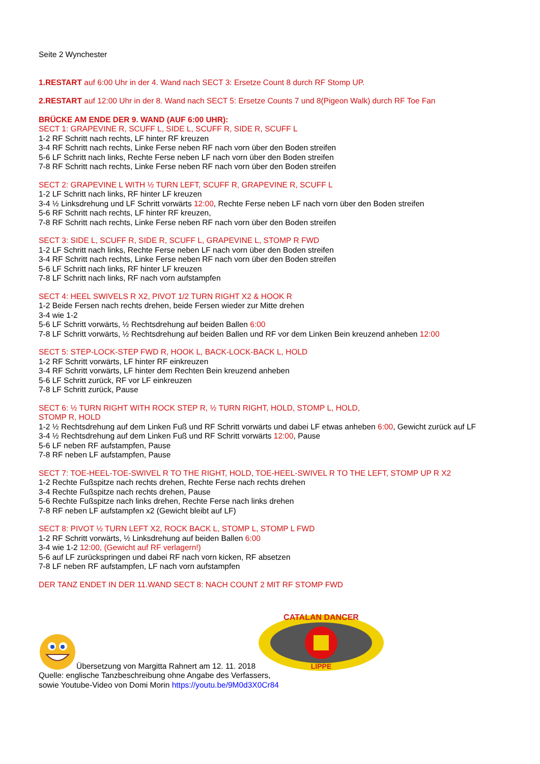Seite 2 Wynchester
1.RESTART auf 6:00 Uhr in der 4. Wand nach SECT 3: Ersetze Count 8 durch RF Stomp UP.
2.RESTART auf 12:00 Uhr in der 8. Wand nach SECT 5: Ersetze Counts 7 und 8(Pigeon Walk) durch RF Toe Fan
BRÜCKE AM ENDE DER 9. WAND (AUF 6:00 UHR):
SECT 1: GRAPEVINE R, SCUFF L, SIDE L, SCUFF R, SIDE R, SCUFF L
1-2 RF Schritt nach rechts, LF hinter RF kreuzen
3-4 RF Schritt nach rechts, Linke Ferse neben RF nach vorn über den Boden streifen
5-6 LF Schritt nach links, Rechte Ferse neben LF nach vorn über den Boden streifen
7-8 RF Schritt nach rechts, Linke Ferse neben RF nach vorn über den Boden streifen
SECT 2: GRAPEVINE L WITH ½ TURN LEFT, SCUFF R, GRAPEVINE R, SCUFF L
1-2 LF Schritt nach links, RF hinter LF kreuzen
3-4 ½ Linksdrehung und LF Schritt vorwärts 12:00, Rechte Ferse neben LF nach vorn über den Boden streifen
5-6 RF Schritt nach rechts, LF hinter RF kreuzen,
7-8 RF Schritt nach rechts, Linke Ferse neben RF nach vorn über den Boden streifen
SECT 3: SIDE L, SCUFF R, SIDE R, SCUFF L, GRAPEVINE L, STOMP R FWD
1-2 LF Schritt nach links, Rechte Ferse neben LF nach vorn über den Boden streifen
3-4 RF Schritt nach rechts, Linke Ferse neben RF nach vorn über den Boden streifen
5-6 LF Schritt nach links, RF hinter LF kreuzen
7-8 LF Schritt nach links, RF nach vorn aufstampfen
SECT 4: HEEL SWIVELS R X2, PIVOT 1/2 TURN RIGHT X2 & HOOK R
1-2 Beide Fersen nach rechts drehen, beide Fersen wieder zur Mitte drehen
3-4 wie 1-2
5-6 LF Schritt vorwärts, ½ Rechtsdrehung auf beiden Ballen 6:00
7-8 LF Schritt vorwärts, ½ Rechtsdrehung auf beiden Ballen und RF vor dem Linken Bein kreuzend anheben 12:00
SECT 5: STEP-LOCK-STEP FWD R, HOOK L, BACK-LOCK-BACK L, HOLD
1-2 RF Schritt vorwärts, LF hinter RF einkreuzen
3-4 RF Schritt vorwärts, LF hinter dem Rechten Bein kreuzend anheben
5-6 LF Schritt zurück, RF vor LF einkreuzen
7-8 LF Schritt zurück, Pause
SECT 6: ½ TURN RIGHT WITH ROCK STEP R, ½ TURN RIGHT, HOLD, STOMP L, HOLD,
STOMP R, HOLD
1-2 ½ Rechtsdrehung auf dem Linken Fuß und RF Schritt vorwärts und dabei LF etwas anheben 6:00, Gewicht zurück auf LF
3-4 ½ Rechtsdrehung auf dem Linken Fuß und RF Schritt vorwärts 12:00, Pause
5-6 LF neben RF aufstampfen, Pause
7-8 RF neben LF aufstampfen, Pause
SECT 7: TOE-HEEL-TOE-SWIVEL R TO THE RIGHT, HOLD, TOE-HEEL-SWIVEL R TO THE LEFT, STOMP UP R X2
1-2 Rechte Fußspitze nach rechts drehen, Rechte Ferse nach rechts drehen
3-4 Rechte Fußspitze nach rechts drehen, Pause
5-6 Rechte Fußspitze nach links drehen, Rechte Ferse nach links drehen
7-8 RF neben LF aufstampfen x2 (Gewicht bleibt auf LF)
SECT 8: PIVOT ½ TURN LEFT X2, ROCK BACK L, STOMP L, STOMP L FWD
1-2 RF Schritt vorwärts, ½ Linksdrehung auf beiden Ballen 6:00
3-4 wie 1-2 12:00, (Gewicht auf RF verlagern!)
5-6 auf LF zurückspringen und dabei RF nach vorn kicken, RF absetzen
7-8 LF neben RF aufstampfen, LF nach vorn aufstampfen
DER TANZ ENDET IN DER 11.WAND SECT 8: NACH COUNT 2 MIT RF STOMP FWD
Übersetzung von Margitta Rahnert am 12. 11. 2018
CATALAN DANCER
LIPPE
Quelle: englische Tanzbeschreibung ohne Angabe des Verfassers,
sowie Youtube-Video von Domi Morin https://youtu.be/9M0d3X0Cr84